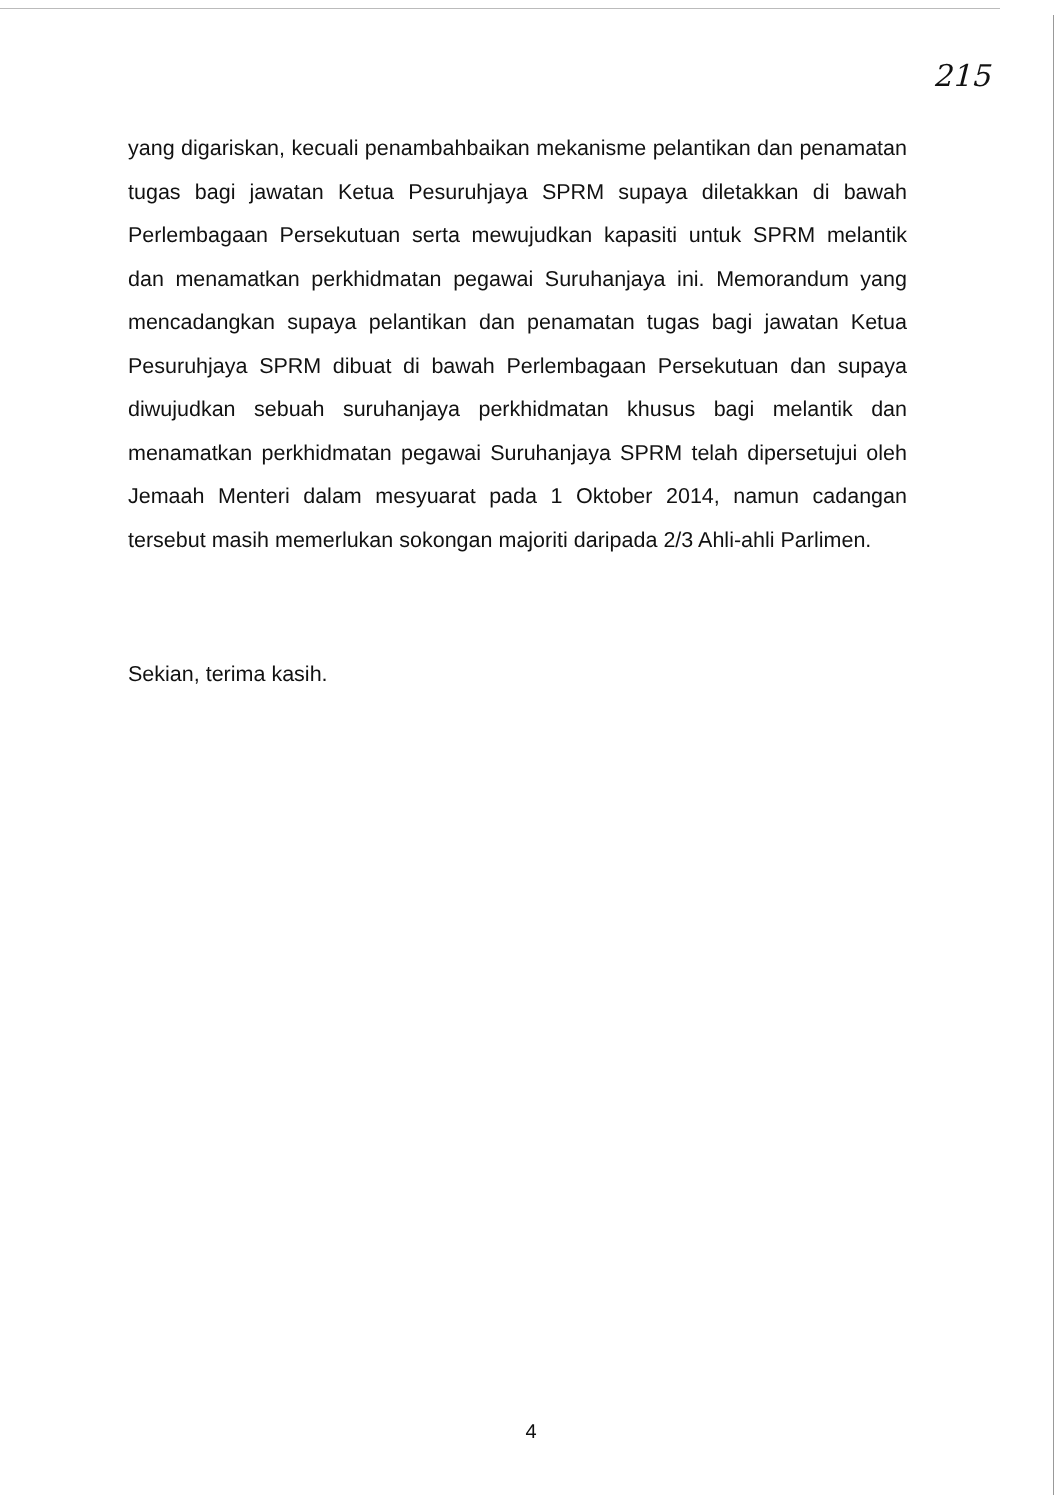215
yang digariskan, kecuali penambahbaikan mekanisme pelantikan dan penamatan tugas bagi jawatan Ketua Pesuruhjaya SPRM supaya diletakkan di bawah Perlembagaan Persekutuan serta mewujudkan kapasiti untuk SPRM melantik dan menamatkan perkhidmatan pegawai Suruhanjaya ini. Memorandum yang mencadangkan supaya pelantikan dan penamatan tugas bagi jawatan Ketua Pesuruhjaya SPRM dibuat di bawah Perlembagaan Persekutuan dan supaya diwujudkan sebuah suruhanjaya perkhidmatan khusus bagi melantik dan menamatkan perkhidmatan pegawai Suruhanjaya SPRM telah dipersetujui oleh Jemaah Menteri dalam mesyuarat pada 1 Oktober 2014, namun cadangan tersebut masih memerlukan sokongan majoriti daripada 2/3 Ahli-ahli Parlimen.
Sekian, terima kasih.
4